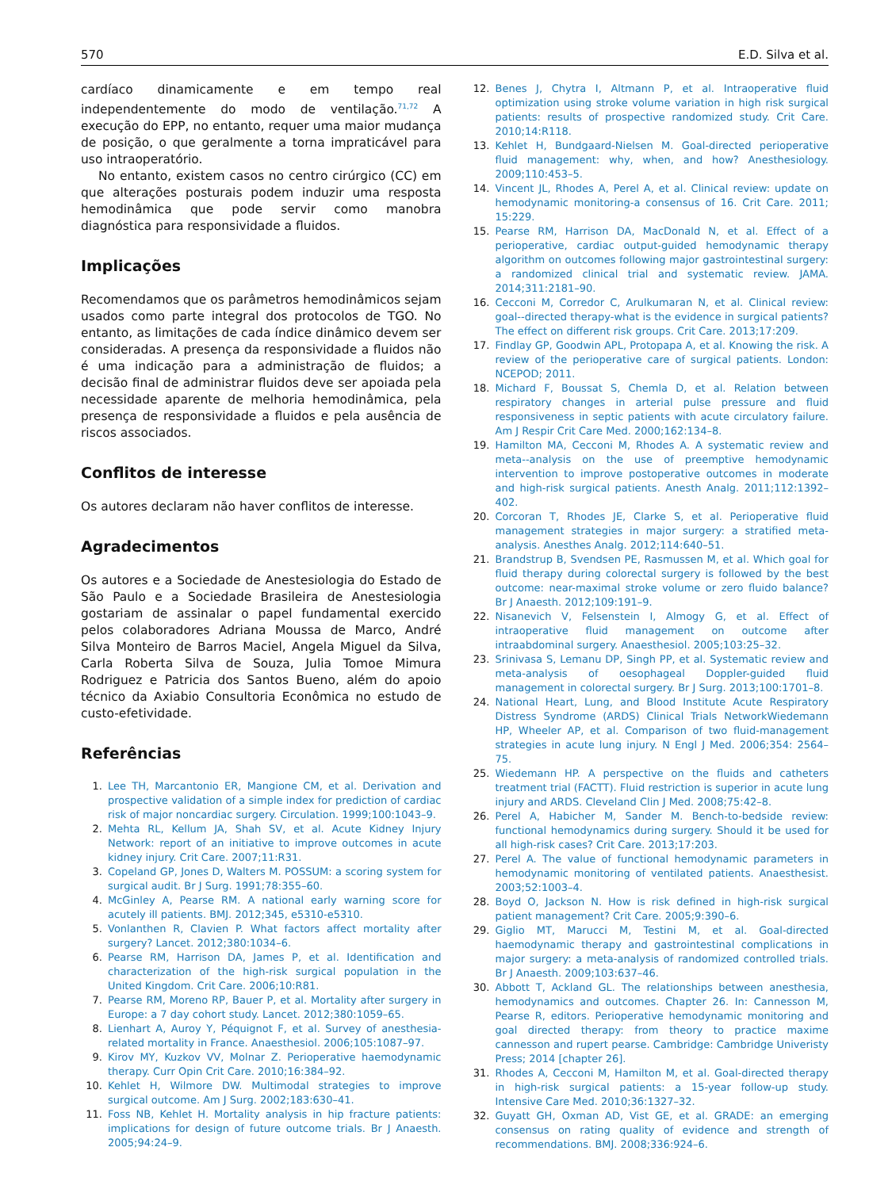570 E.D. Silva et al.
cardíaco dinamicamente e em tempo real independentemente do modo de ventilação.<sup>71,72</sup> A execução do EPP, no entanto, requer uma maior mudança de posição, o que geralmente a torna impraticável para uso intraoperatório.
No entanto, existem casos no centro cirúrgico (CC) em que alterações posturais podem induzir uma resposta hemodinâmica que pode servir como manobra diagnóstica para responsividade a fluidos.
Implicações
Recomendamos que os parâmetros hemodinâmicos sejam usados como parte integral dos protocolos de TGO. No entanto, as limitações de cada índice dinâmico devem ser consideradas. A presença da responsividade a fluidos não é uma indicação para a administração de fluidos; a decisão final de administrar fluidos deve ser apoiada pela necessidade aparente de melhoria hemodinâmica, pela presença de responsividade a fluidos e pela ausência de riscos associados.
Conflitos de interesse
Os autores declaram não haver conflitos de interesse.
Agradecimentos
Os autores e a Sociedade de Anestesiologia do Estado de São Paulo e a Sociedade Brasileira de Anestesiologia gostariam de assinalar o papel fundamental exercido pelos colaboradores Adriana Moussa de Marco, André Silva Monteiro de Barros Maciel, Angela Miguel da Silva, Carla Roberta Silva de Souza, Julia Tomoe Mimura Rodriguez e Patricia dos Santos Bueno, além do apoio técnico da Axiabio Consultoria Econômica no estudo de custo-efetividade.
Referências
1. Lee TH, Marcantonio ER, Mangione CM, et al. Derivation and prospective validation of a simple index for prediction of cardiac risk of major noncardiac surgery. Circulation. 1999;100:1043–9.
2. Mehta RL, Kellum JA, Shah SV, et al. Acute Kidney Injury Network: report of an initiative to improve outcomes in acute kidney injury. Crit Care. 2007;11:R31.
3. Copeland GP, Jones D, Walters M. POSSUM: a scoring system for surgical audit. Br J Surg. 1991;78:355–60.
4. McGinley A, Pearse RM. A national early warning score for acutely ill patients. BMJ. 2012;345, e5310-e5310.
5. Vonlanthen R, Clavien P. What factors affect mortality after surgery? Lancet. 2012;380:1034–6.
6. Pearse RM, Harrison DA, James P, et al. Identification and characterization of the high-risk surgical population in the United Kingdom. Crit Care. 2006;10:R81.
7. Pearse RM, Moreno RP, Bauer P, et al. Mortality after surgery in Europe: a 7 day cohort study. Lancet. 2012;380:1059–65.
8. Lienhart A, Auroy Y, Péquignot F, et al. Survey of anesthesia-related mortality in France. Anaesthesiol. 2006;105:1087–97.
9. Kirov MY, Kuzkov VV, Molnar Z. Perioperative haemodynamic therapy. Curr Opin Crit Care. 2010;16:384–92.
10. Kehlet H, Wilmore DW. Multimodal strategies to improve surgical outcome. Am J Surg. 2002;183:630–41.
11. Foss NB, Kehlet H. Mortality analysis in hip fracture patients: implications for design of future outcome trials. Br J Anaesth. 2005;94:24–9.
12. Benes J, Chytra I, Altmann P, et al. Intraoperative fluid optimization using stroke volume variation in high risk surgical patients: results of prospective randomized study. Crit Care. 2010;14:R118.
13. Kehlet H, Bundgaard-Nielsen M. Goal-directed perioperative fluid management: why, when, and how? Anesthesiology. 2009;110:453–5.
14. Vincent JL, Rhodes A, Perel A, et al. Clinical review: update on hemodynamic monitoring-a consensus of 16. Crit Care. 2011; 15:229.
15. Pearse RM, Harrison DA, MacDonald N, et al. Effect of a perioperative, cardiac output-guided hemodynamic therapy algorithm on outcomes following major gastrointestinal surgery: a randomized clinical trial and systematic review. JAMA. 2014;311:2181–90.
16. Cecconi M, Corredor C, Arulkumaran N, et al. Clinical review: goal--directed therapy-what is the evidence in surgical patients? The effect on different risk groups. Crit Care. 2013;17:209.
17. Findlay GP, Goodwin APL, Protopapa A, et al. Knowing the risk. A review of the perioperative care of surgical patients. London: NCEPOD; 2011.
18. Michard F, Boussat S, Chemla D, et al. Relation between respiratory changes in arterial pulse pressure and fluid responsiveness in septic patients with acute circulatory failure. Am J Respir Crit Care Med. 2000;162:134–8.
19. Hamilton MA, Cecconi M, Rhodes A. A systematic review and meta--analysis on the use of preemptive hemodynamic intervention to improve postoperative outcomes in moderate and high-risk surgical patients. Anesth Analg. 2011;112:1392–402.
20. Corcoran T, Rhodes JE, Clarke S, et al. Perioperative fluid management strategies in major surgery: a stratified meta-analysis. Anesthes Analg. 2012;114:640–51.
21. Brandstrup B, Svendsen PE, Rasmussen M, et al. Which goal for fluid therapy during colorectal surgery is followed by the best outcome: near-maximal stroke volume or zero fluido balance? Br J Anaesth. 2012;109:191–9.
22. Nisanevich V, Felsenstein I, Almogy G, et al. Effect of intraoperative fluid management on outcome after intraabdominal surgery. Anaesthesiol. 2005;103:25–32.
23. Srinivasa S, Lemanu DP, Singh PP, et al. Systematic review and meta-analysis of oesophageal Doppler-guided fluid management in colorectal surgery. Br J Surg. 2013;100:1701–8.
24. National Heart, Lung, and Blood Institute Acute Respiratory Distress Syndrome (ARDS) Clinical Trials NetworkWiedemann HP, Wheeler AP, et al. Comparison of two fluid-management strategies in acute lung injury. N Engl J Med. 2006;354: 2564–75.
25. Wiedemann HP. A perspective on the fluids and catheters treatment trial (FACTT). Fluid restriction is superior in acute lung injury and ARDS. Cleveland Clin J Med. 2008;75:42–8.
26. Perel A, Habicher M, Sander M. Bench-to-bedside review: functional hemodynamics during surgery. Should it be used for all high-risk cases? Crit Care. 2013;17:203.
27. Perel A. The value of functional hemodynamic parameters in hemodynamic monitoring of ventilated patients. Anaesthesist. 2003;52:1003–4.
28. Boyd O, Jackson N. How is risk defined in high-risk surgical patient management? Crit Care. 2005;9:390–6.
29. Giglio MT, Marucci M, Testini M, et al. Goal-directed haemodynamic therapy and gastrointestinal complications in major surgery: a meta-analysis of randomized controlled trials. Br J Anaesth. 2009;103:637–46.
30. Abbott T, Ackland GL. The relationships between anesthesia, hemodynamics and outcomes. Chapter 26. In: Cannesson M, Pearse R, editors. Perioperative hemodynamic monitoring and goal directed therapy: from theory to practice maxime cannesson and rupert pearse. Cambridge: Cambridge Univeristy Press; 2014 [chapter 26].
31. Rhodes A, Cecconi M, Hamilton M, et al. Goal-directed therapy in high-risk surgical patients: a 15-year follow-up study. Intensive Care Med. 2010;36:1327–32.
32. Guyatt GH, Oxman AD, Vist GE, et al. GRADE: an emerging consensus on rating quality of evidence and strength of recommendations. BMJ. 2008;336:924–6.